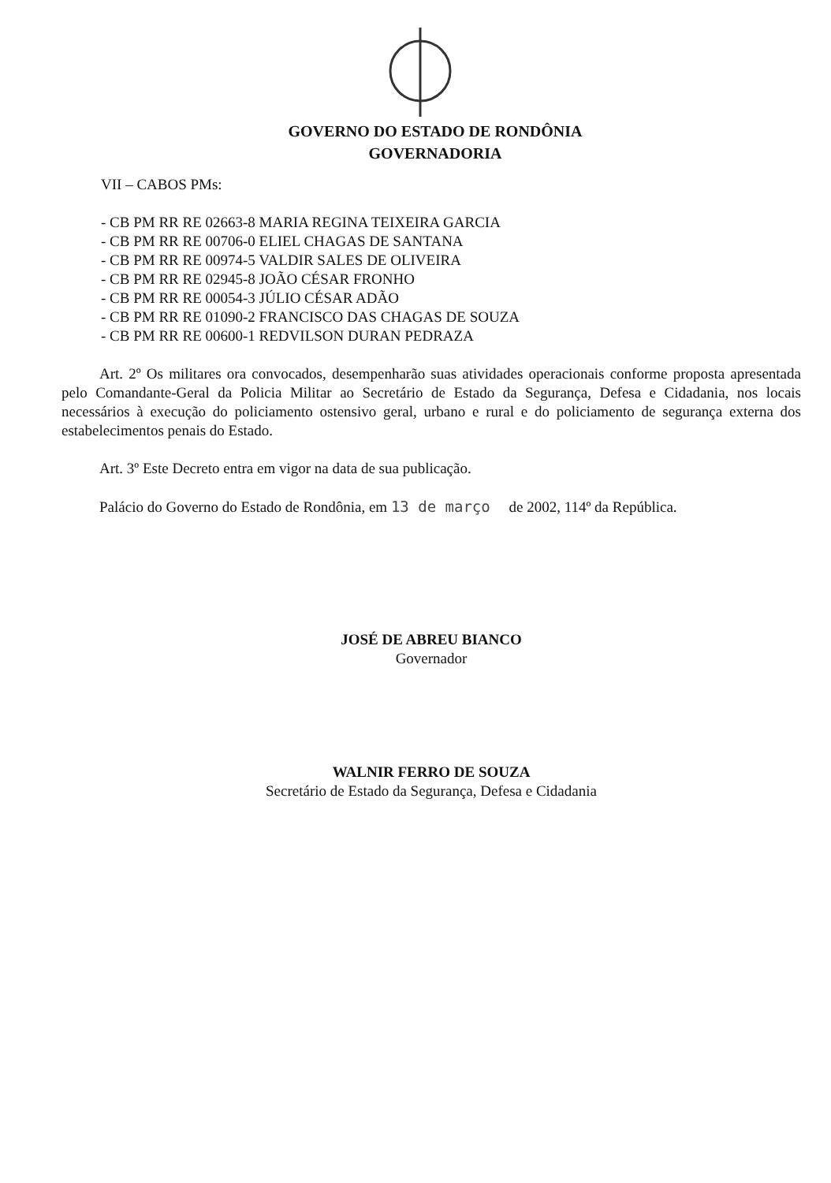GOVERNO DO ESTADO DE RONDÔNIA
GOVERNADORIA
VII – CABOS PMs:
- CB PM RR RE 02663-8 MARIA REGINA TEIXEIRA GARCIA
- CB PM RR RE 00706-0 ELIEL CHAGAS DE SANTANA
- CB PM RR RE 00974-5 VALDIR SALES DE OLIVEIRA
- CB PM RR RE 02945-8 JOÃO CÉSAR FRONHO
- CB PM RR RE 00054-3 JÚLIO CÉSAR ADÃO
- CB PM RR RE 01090-2 FRANCISCO DAS CHAGAS DE SOUZA
- CB PM RR RE 00600-1 REDVILSON DURAN PEDRAZA
Art. 2º Os militares ora convocados, desempenharão suas atividades operacionais conforme proposta apresentada pelo Comandante-Geral da Policia Militar ao Secretário de Estado da Segurança, Defesa e Cidadania, nos locais necessários à execução do policiamento ostensivo geral, urbano e rural e do policiamento de segurança externa dos estabelecimentos penais do Estado.
Art. 3º Este Decreto entra em vigor na data de sua publicação.
Palácio do Governo do Estado de Rondônia, em 13 de março de 2002, 114º da República.
JOSÉ DE ABREU BIANCO
Governador
WALNIR FERRO DE SOUZA
Secretário de Estado da Segurança, Defesa e Cidadania